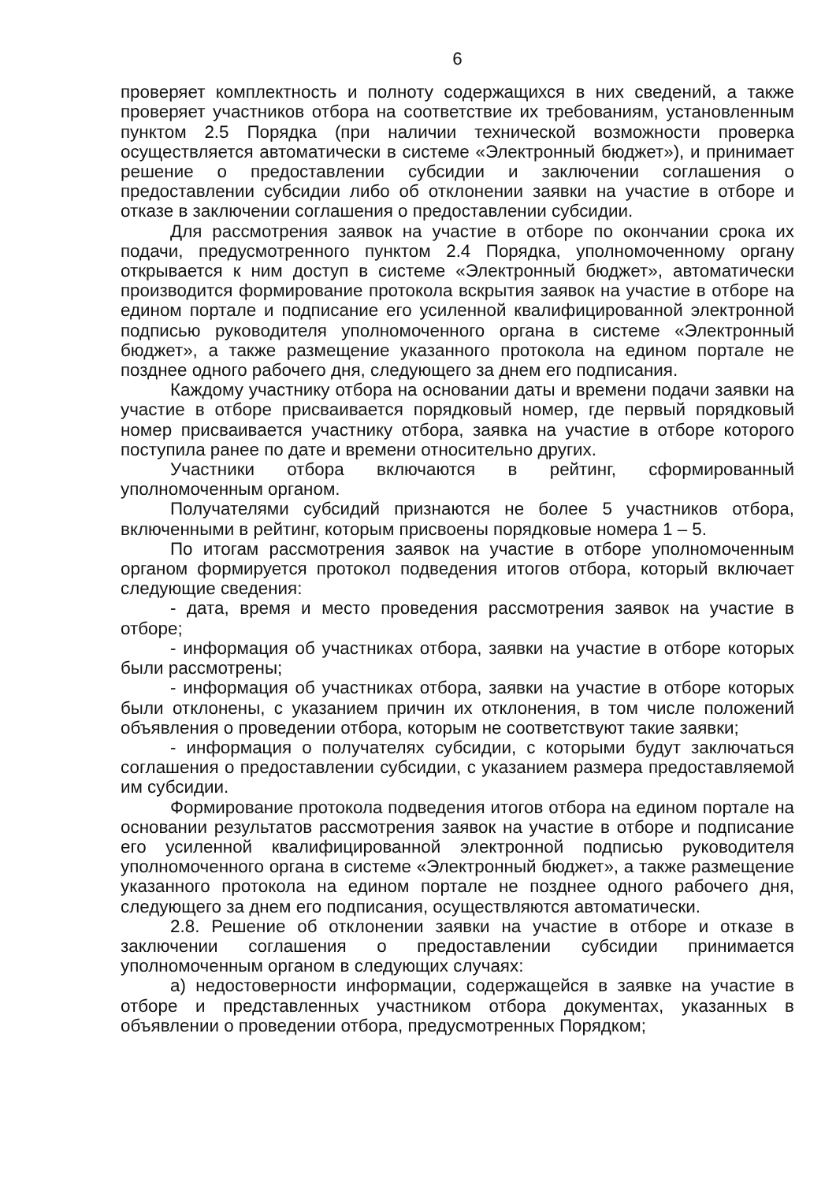6
проверяет комплектность и полноту содержащихся в них сведений, а также проверяет участников отбора на соответствие их требованиям, установленным пунктом 2.5 Порядка (при наличии технической возможности проверка осуществляется автоматически в системе «Электронный бюджет»), и принимает решение о предоставлении субсидии и заключении соглашения о предоставлении субсидии либо об отклонении заявки на участие в отборе и отказе в заключении соглашения о предоставлении субсидии.
Для рассмотрения заявок на участие в отборе по окончании срока их подачи, предусмотренного пунктом 2.4 Порядка, уполномоченному органу открывается к ним доступ в системе «Электронный бюджет», автоматически производится формирование протокола вскрытия заявок на участие в отборе на едином портале и подписание его усиленной квалифицированной электронной подписью руководителя уполномоченного органа в системе «Электронный бюджет», а также размещение указанного протокола на едином портале не позднее одного рабочего дня, следующего за днем его подписания.
Каждому участнику отбора на основании даты и времени подачи заявки на участие в отборе присваивается порядковый номер, где первый порядковый номер присваивается участнику отбора, заявка на участие в отборе которого поступила ранее по дате и времени относительно других.
Участники отбора включаются в рейтинг, сформированный уполномоченным органом.
Получателями субсидий признаются не более 5 участников отбора, включенными в рейтинг, которым присвоены порядковые номера 1 – 5.
По итогам рассмотрения заявок на участие в отборе уполномоченным органом формируется протокол подведения итогов отбора, который включает следующие сведения:
- дата, время и место проведения рассмотрения заявок на участие в отборе;
- информация об участниках отбора, заявки на участие в отборе которых были рассмотрены;
- информация об участниках отбора, заявки на участие в отборе которых были отклонены, с указанием причин их отклонения, в том числе положений объявления о проведении отбора, которым не соответствуют такие заявки;
- информация о получателях субсидии, с которыми будут заключаться соглашения о предоставлении субсидии, с указанием размера предоставляемой им субсидии.
Формирование протокола подведения итогов отбора на едином портале на основании результатов рассмотрения заявок на участие в отборе и подписание его усиленной квалифицированной электронной подписью руководителя уполномоченного органа в системе «Электронный бюджет», а также размещение указанного протокола на едином портале не позднее одного рабочего дня, следующего за днем его подписания, осуществляются автоматически.
2.8. Решение об отклонении заявки на участие в отборе и отказе в заключении соглашения о предоставлении субсидии принимается уполномоченным органом в следующих случаях:
а) недостоверности информации, содержащейся в заявке на участие в отборе и представленных участником отбора документах, указанных в объявлении о проведении отбора, предусмотренных Порядком;